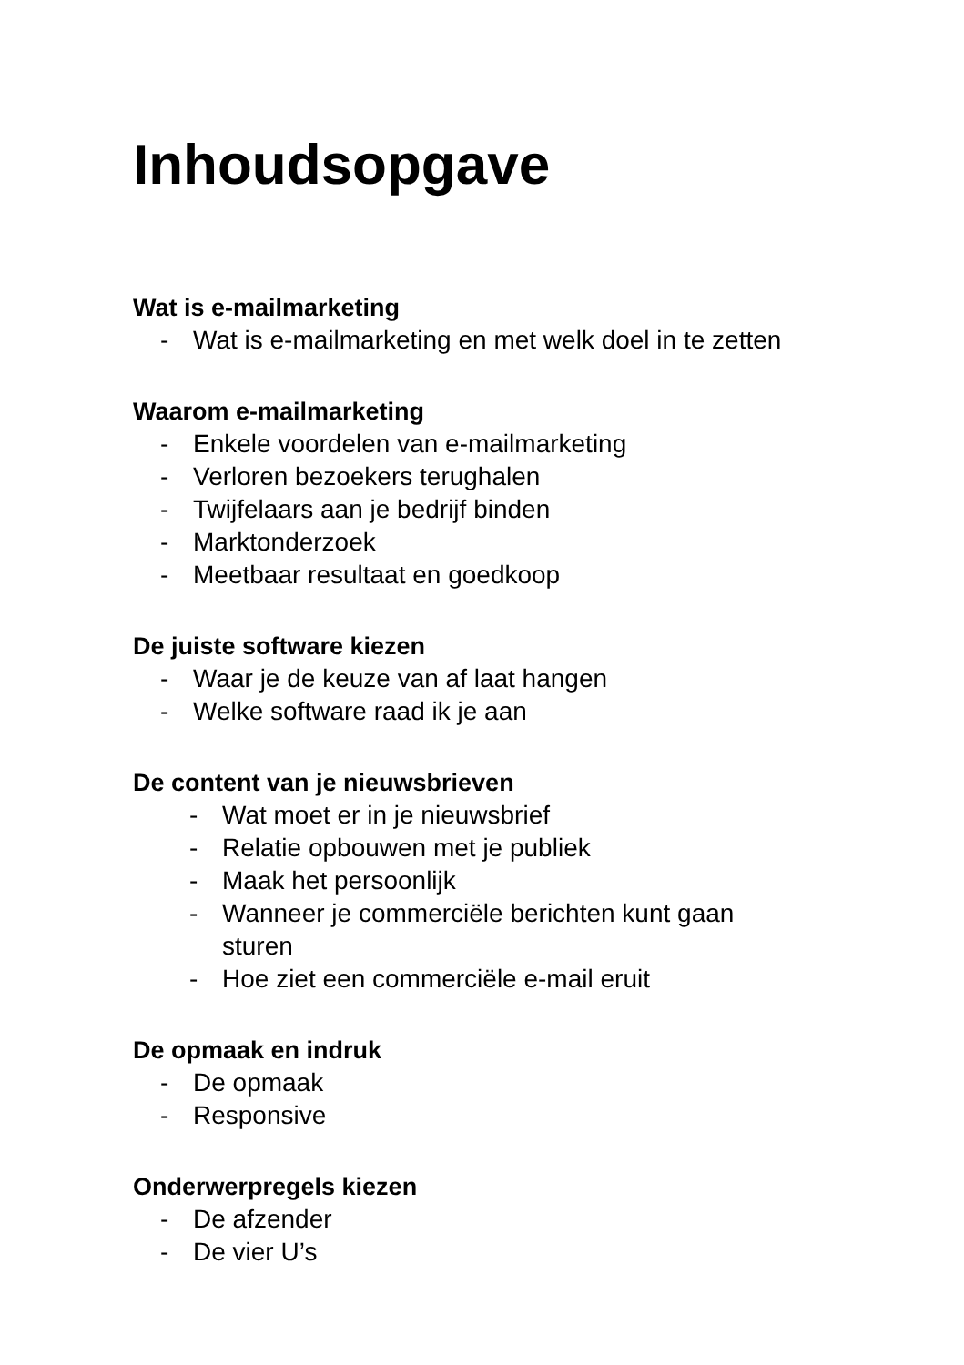Inhoudsopgave
Wat is e-mailmarketing
- Wat is e-mailmarketing en met welk doel in te zetten
Waarom e-mailmarketing
- Enkele voordelen van e-mailmarketing
- Verloren bezoekers terughalen
- Twijfelaars aan je bedrijf binden
- Marktonderzoek
- Meetbaar resultaat en goedkoop
De juiste software kiezen
- Waar je de keuze van af laat hangen
- Welke software raad ik je aan
De content van je nieuwsbrieven
- Wat moet er in je nieuwsbrief
- Relatie opbouwen met je publiek
- Maak het persoonlijk
- Wanneer je commerciële berichten kunt gaan
sturen
- Hoe ziet een commerciële e-mail eruit
De opmaak en indruk
- De opmaak
- Responsive
Onderwerpregels kiezen
- De afzender
- De vier U’s